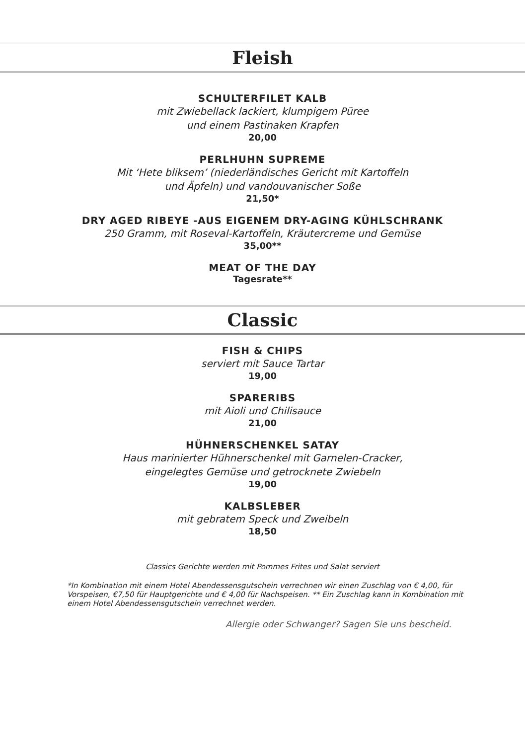Fleish
SCHULTERFILET KALB
mit Zwiebellack lackiert, klumpigem Püree
und einem Pastinaken Krapfen
20,00
PERLHUHN SUPREME
Mit ‘Hete bliksem’ (niederländisches Gericht mit Kartoffeln
und Äpfeln) und vandouvanischer Soße
21,50*
DRY AGED RIBEYE -AUS EIGENEM DRY-AGING KÜHLSCHRANK
250 Gramm, mit Roseval-Kartoffeln, Kräutercreme und Gemüse
35,00**
MEAT OF THE DAY
Tagesrate**
Classic
FISH & CHIPS
serviert mit Sauce Tartar
19,00
SPARERIBS
mit Aioli und Chilisauce
21,00
HÜHNERSCHENKEL SATAY
Haus marinierter Hühnerschenkel mit Garnelen-Cracker,
eingelegtes Gemüse und getrocknete Zwiebeln
19,00
KALBSLEBER
mit gebratem Speck und Zweibeln
18,50
Classics Gerichte werden mit Pommes Frites und Salat serviert
*In Kombination mit einem Hotel Abendessensgutschein verrechnen wir einen Zuschlag von € 4,00, für Vorspeisen, €7,50 für Hauptgerichte und € 4,00 für Nachspeisen. ** Ein Zuschlag kann in Kombination mit einem Hotel Abendessensgutschein verrechnet werden.
Allergie oder Schwanger? Sagen Sie uns bescheid.